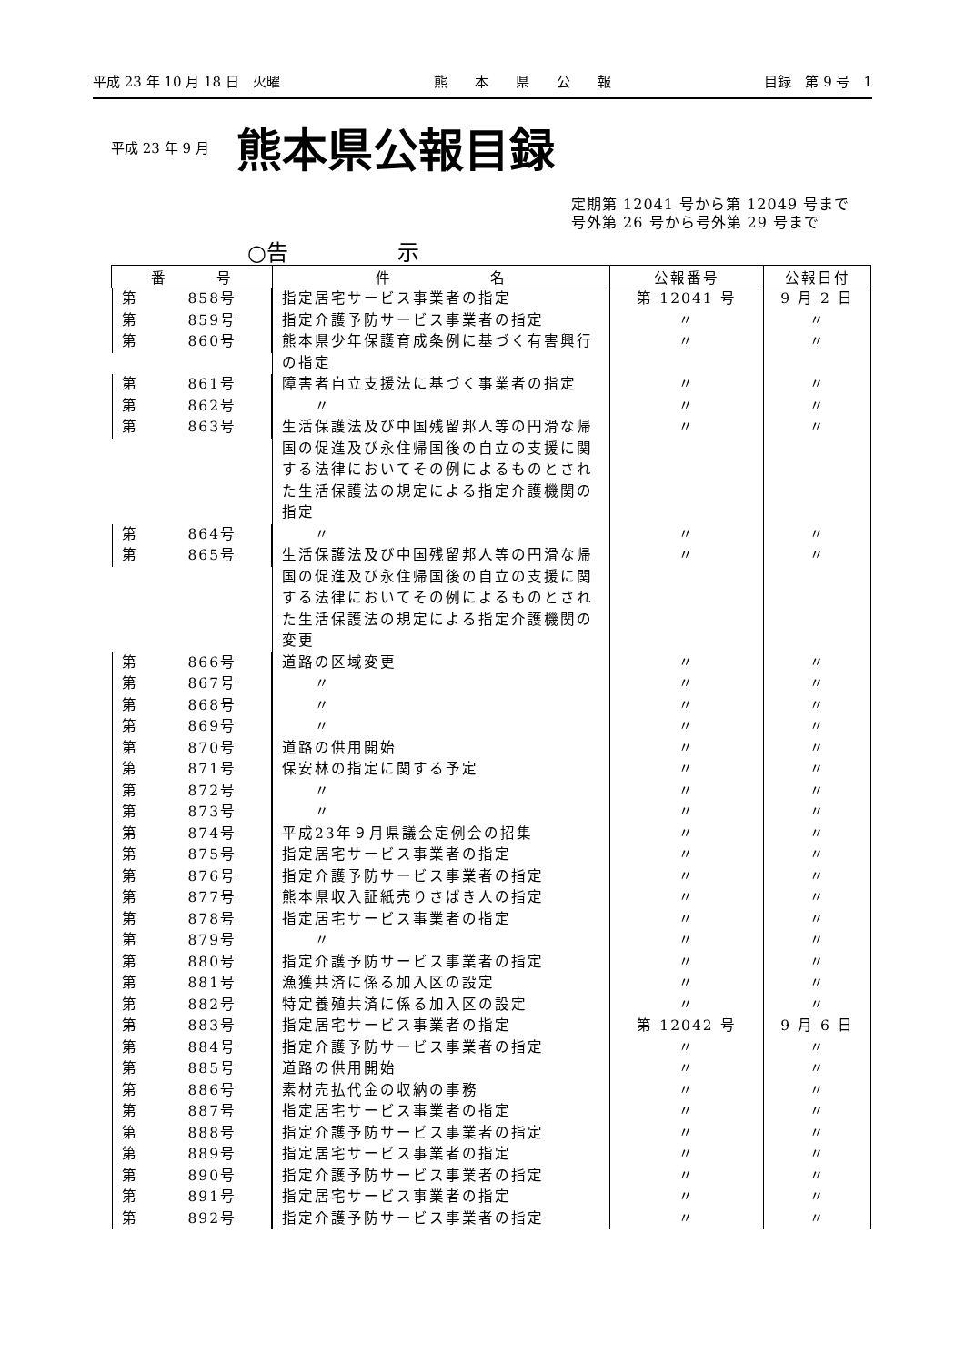平成 23 年 10 月 18 日　火曜 熊　　本　　県　　公　　報 目録　第 9 号　1
平成 23 年 9 月 熊本県公報目録
定期第 12041 号から第 12049 号まで
号外第 26 号から号外第 29 号まで
○告　　　　　示
| 番 号 | 件 名 | 公報番号 | 公報日付 |
| --- | --- | --- | --- |
| 第 858号 | 指定居宅サービス事業者の指定 | 第 12041 号 | 9 月 2 日 |
| 第 859号 | 指定介護予防サービス事業者の指定 | 〃 | 〃 |
| 第 860号 | 熊本県少年保護育成条例に基づく有害興行の指定 | 〃 | 〃 |
| 第 861号 | 障害者自立支援法に基づく事業者の指定 | 〃 | 〃 |
| 第 862号 | 〃 | 〃 | 〃 |
| 第 863号 | 生活保護法及び中国残留邦人等の円滑な帰国の促進及び永住帰国後の自立の支援に関する法律においてその例によるものとされた生活保護法の規定による指定介護機関の指定 | 〃 | 〃 |
| 第 864号 | 〃 | 〃 | 〃 |
| 第 865号 | 生活保護法及び中国残留邦人等の円滑な帰国の促進及び永住帰国後の自立の支援に関する法律においてその例によるものとされた生活保護法の規定による指定介護機関の変更 | 〃 | 〃 |
| 第 866号 | 道路の区域変更 | 〃 | 〃 |
| 第 867号 | 〃 | 〃 | 〃 |
| 第 868号 | 〃 | 〃 | 〃 |
| 第 869号 | 〃 | 〃 | 〃 |
| 第 870号 | 道路の供用開始 | 〃 | 〃 |
| 第 871号 | 保安林の指定に関する予定 | 〃 | 〃 |
| 第 872号 | 〃 | 〃 | 〃 |
| 第 873号 | 〃 | 〃 | 〃 |
| 第 874号 | 平成23年９月県議会定例会の招集 | 〃 | 〃 |
| 第 875号 | 指定居宅サービス事業者の指定 | 〃 | 〃 |
| 第 876号 | 指定介護予防サービス事業者の指定 | 〃 | 〃 |
| 第 877号 | 熊本県収入証紙売りさばき人の指定 | 〃 | 〃 |
| 第 878号 | 指定居宅サービス事業者の指定 | 〃 | 〃 |
| 第 879号 | 〃 | 〃 | 〃 |
| 第 880号 | 指定介護予防サービス事業者の指定 | 〃 | 〃 |
| 第 881号 | 漁獲共済に係る加入区の設定 | 〃 | 〃 |
| 第 882号 | 特定養殖共済に係る加入区の設定 | 〃 | 〃 |
| 第 883号 | 指定居宅サービス事業者の指定 | 第 12042 号 | 9 月 6 日 |
| 第 884号 | 指定介護予防サービス事業者の指定 | 〃 | 〃 |
| 第 885号 | 道路の供用開始 | 〃 | 〃 |
| 第 886号 | 素材売払代金の収納の事務 | 〃 | 〃 |
| 第 887号 | 指定居宅サービス事業者の指定 | 〃 | 〃 |
| 第 888号 | 指定介護予防サービス事業者の指定 | 〃 | 〃 |
| 第 889号 | 指定居宅サービス事業者の指定 | 〃 | 〃 |
| 第 890号 | 指定介護予防サービス事業者の指定 | 〃 | 〃 |
| 第 891号 | 指定居宅サービス事業者の指定 | 〃 | 〃 |
| 第 892号 | 指定介護予防サービス事業者の指定 | 〃 | 〃 |